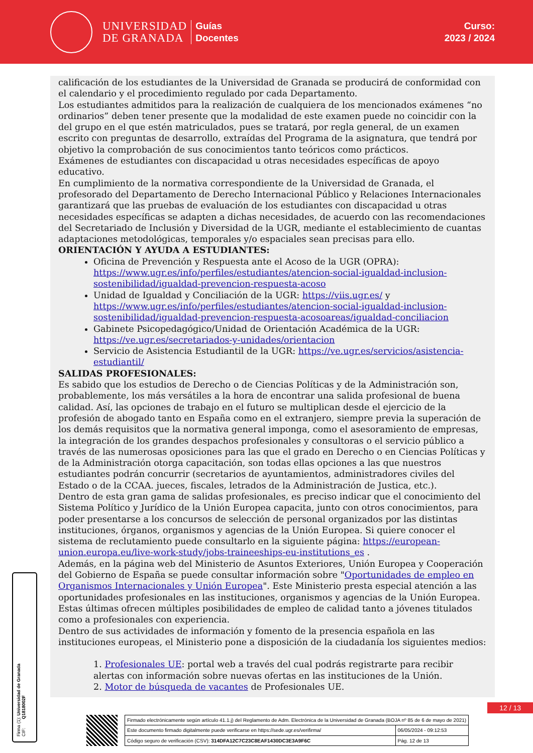UNIVERSIDAD
DE GRANADA
Guías
Docentes
Curso:
2023 / 2024
calificación de los estudiantes de la Universidad de Granada se producirá de conformidad con el calendario y el procedimiento regulado por cada Departamento.
Los estudiantes admitidos para la realización de cualquiera de los mencionados exámenes “no ordinarios” deben tener presente que la modalidad de este examen puede no coincidir con la del grupo en el que estén matriculados, pues se tratará, por regla general, de un examen escrito con preguntas de desarrollo, extraídas del Programa de la asignatura, que tendrá por objetivo la comprobación de sus conocimientos tanto teóricos como prácticos.
Exámenes de estudiantes con discapacidad u otras necesidades específicas de apoyo educativo.
En cumplimiento de la normativa correspondiente de la Universidad de Granada, el profesorado del Departamento de Derecho Internacional Público y Relaciones Internacionales garantizará que las pruebas de evaluación de los estudiantes con discapacidad u otras necesidades específicas se adapten a dichas necesidades, de acuerdo con las recomendaciones del Secretariado de Inclusión y Diversidad de la UGR, mediante el establecimiento de cuantas adaptaciones metodológicas, temporales y/o espaciales sean precisas para ello.
ORIENTACIÓN Y AYUDA A ESTUDIANTES:
Oficina de Prevención y Respuesta ante el Acoso de la UGR (OPRA): https://www.ugr.es/info/perfiles/estudiantes/atencion-social-igualdad-inclusion-sostenibilidad/igualdad-prevencion-respuesta-acoso
Unidad de Igualdad y Conciliación de la UGR: https://viis.ugr.es/ y https://www.ugr.es/info/perfiles/estudiantes/atencion-social-igualdad-inclusion-sostenibilidad/igualdad-prevencion-respuesta-acosoareas/igualdad-conciliacion
Gabinete Psicopedagógico/Unidad de Orientación Académica de la UGR: https://ve.ugr.es/secretariados-y-unidades/orientacion
Servicio de Asistencia Estudiantil de la UGR: https://ve.ugr.es/servicios/asistencia-estudiantil/
SALIDAS PROFESIONALES:
Es sabido que los estudios de Derecho o de Ciencias Políticas y de la Administración son, probablemente, los más versátiles a la hora de encontrar una salida profesional de buena calidad. Así, las opciones de trabajo en el futuro se multiplican desde el ejercicio de la profesión de abogado tanto en España como en el extranjero, siempre previa la superación de los demás requisitos que la normativa general imponga, como el asesoramiento de empresas, la integración de los grandes despachos profesionales y consultoras o el servicio público a través de las numerosas oposiciones para las que el grado en Derecho o en Ciencias Políticas y de la Administración otorga capacitación, son todas ellas opciones a las que nuestros estudiantes podrán concurrir (secretarios de ayuntamientos, administradores civiles del Estado o de la CCAA. jueces, fiscales, letrados de la Administración de Justica, etc.).
Dentro de esta gran gama de salidas profesionales, es preciso indicar que el conocimiento del Sistema Político y Jurídico de la Unión Europea capacita, junto con otros conocimientos, para poder presentarse a los concursos de selección de personal organizados por las distintas instituciones, órganos, organismos y agencias de la Unión Europea. Si quiere conocer el sistema de reclutamiento puede consultarlo en la siguiente página: https://european-union.europa.eu/live-work-study/jobs-traineeships-eu-institutions_es .
Además, en la página web del Ministerio de Asuntos Exteriores, Unión Europea y Cooperación del Gobierno de España se puede consultar información sobre "Oportunidades de empleo en Organismos Internacionales y Unión Europea". Este Ministerio presta especial atención a las oportunidades profesionales en las instituciones, organismos y agencias de la Unión Europea. Estas últimas ofrecen múltiples posibilidades de empleo de calidad tanto a jóvenes titulados como a profesionales con experiencia.
Dentro de sus actividades de información y fomento de la presencia española en las instituciones europeas, el Ministerio pone a disposición de la ciudadanía los siguientes medios:
1. Profesionales UE: portal web a través del cual podrás registrarte para recibir alertas con información sobre nuevas ofertas en las instituciones de la Unión.
2. Motor de búsqueda de vacantes de Profesionales UE.
Firma (1): Universidad de Granada
CIF: Q1818002F
12 / 13
| Firmado electrónicamente según artículo 41.1.j) del Reglamento de Adm. Electrónica de la Universidad de Granada (BOJA nº 85 de 6 de mayo de 2021) | |
| Este documento firmado digitalmente puede verificarse en https://sede.ugr.es/verifirma/ | 06/05/2024 - 09:12:53 |
| Código seguro de verificación (CSV): 314DFA12C7C23C8EAF1430DC3E3A9F6C | Pág. 12 de 13 |